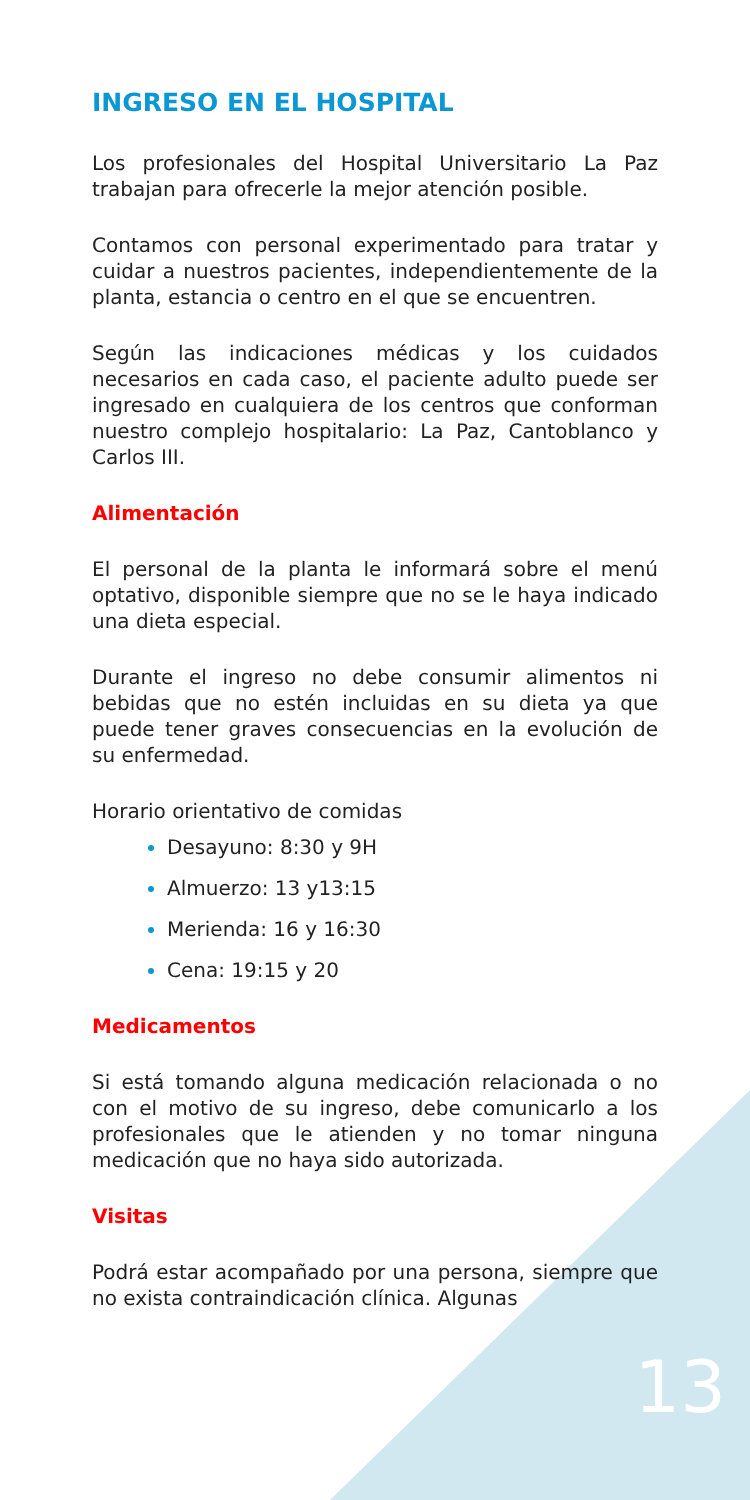INGRESO EN EL HOSPITAL
Los profesionales del Hospital Universitario La Paz trabajan para ofrecerle la mejor atención posible.
Contamos con personal experimentado para tratar y cuidar a nuestros pacientes, independientemente de la planta, estancia o centro en el que se encuentren.
Según las indicaciones médicas y los cuidados necesarios en cada caso, el paciente adulto puede ser ingresado en cualquiera de los centros que conforman nuestro complejo hospitalario: La Paz, Cantoblanco y Carlos III.
Alimentación
El personal de la planta le informará sobre el menú optativo, disponible siempre que no se le haya indicado una dieta especial.
Durante el ingreso no debe consumir alimentos ni bebidas que no estén incluidas en su dieta ya que puede tener graves consecuencias en la evolución de su enfermedad.
Horario orientativo de comidas
Desayuno: 8:30 y 9H
Almuerzo: 13 y13:15
Merienda: 16 y 16:30
Cena: 19:15 y 20
Medicamentos
Si está tomando alguna medicación relacionada o no con el motivo de su ingreso, debe comunicarlo a los profesionales que le atienden y no tomar ninguna medicación que no haya sido autorizada.
Visitas
Podrá estar acompañado por una persona, siempre que no exista contraindicación clínica. Algunas
13